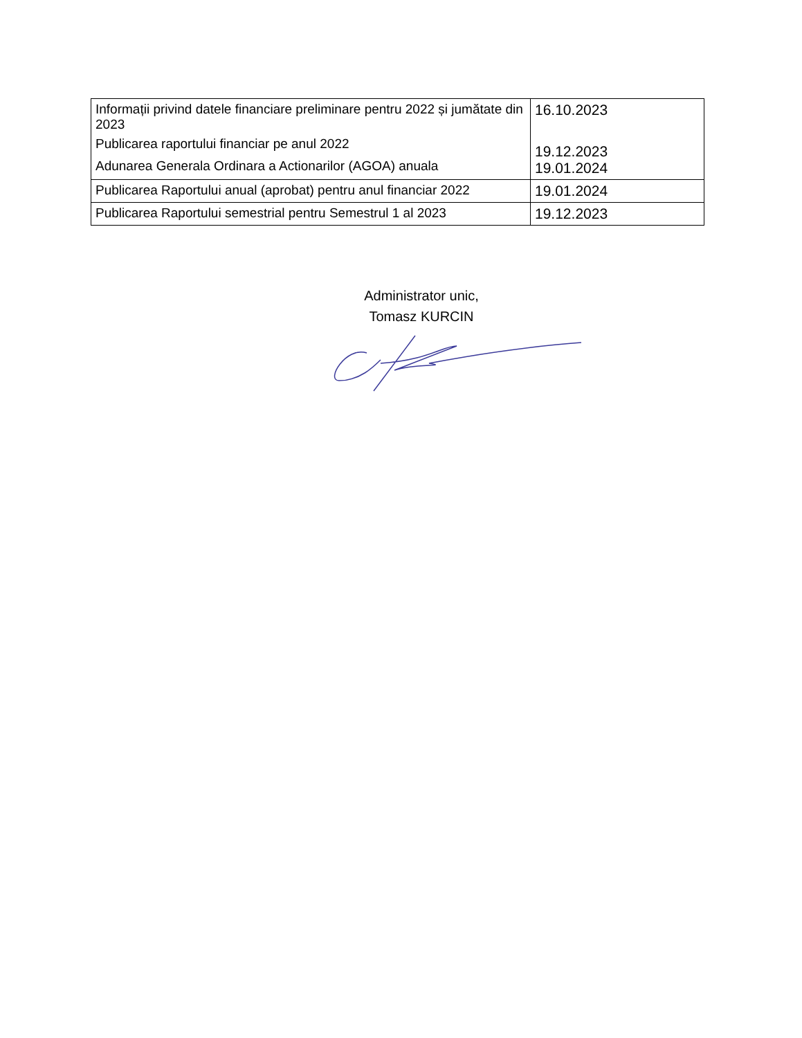| Informații privind datele financiare preliminare pentru 2022 și jumătate din 2023 Publicarea raportului financiar pe anul 2022 Adunarea Generala Ordinara a Actionarilor (AGOA) anuala | 16.10.2023 19.12.2023 19.01.2024 |
| Publicarea Raportului anual (aprobat) pentru anul financiar 2022 | 19.01.2024 |
| Publicarea Raportului semestrial pentru Semestrul 1 al 2023 | 19.12.2023 |
Administrator unic,
Tomasz KURCIN